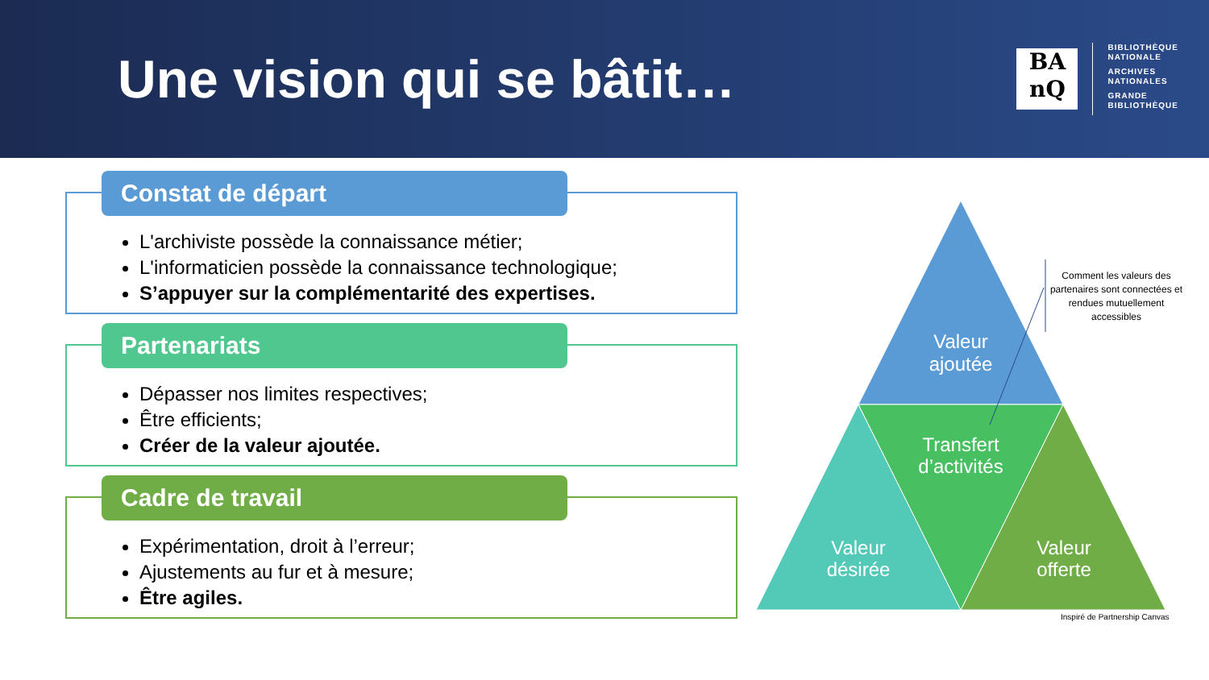Une vision qui se bâtit…
BA
nQ
BIBLIOTHÈQUE
NATIONALE
ARCHIVES
NATIONALES
GRANDE
BIBLIOTHÈQUE
Constat de départ
L'archiviste possède la connaissance métier;
L'informaticien possède la connaissance technologique;
S’appuyer sur la complémentarité des expertises.
Partenariats
Dépasser nos limites respectives;
Être efficients;
Créer de la valeur ajoutée.
Cadre de travail
Expérimentation, droit à l’erreur;
Ajustements au fur et à mesure;
Être agiles.
Valeur
ajoutée
Transfert
d’activités
Valeur
désirée
Valeur
offerte
Comment les valeurs des partenaires sont connectées et rendues mutuellement accessibles
Inspiré de Partnership Canvas